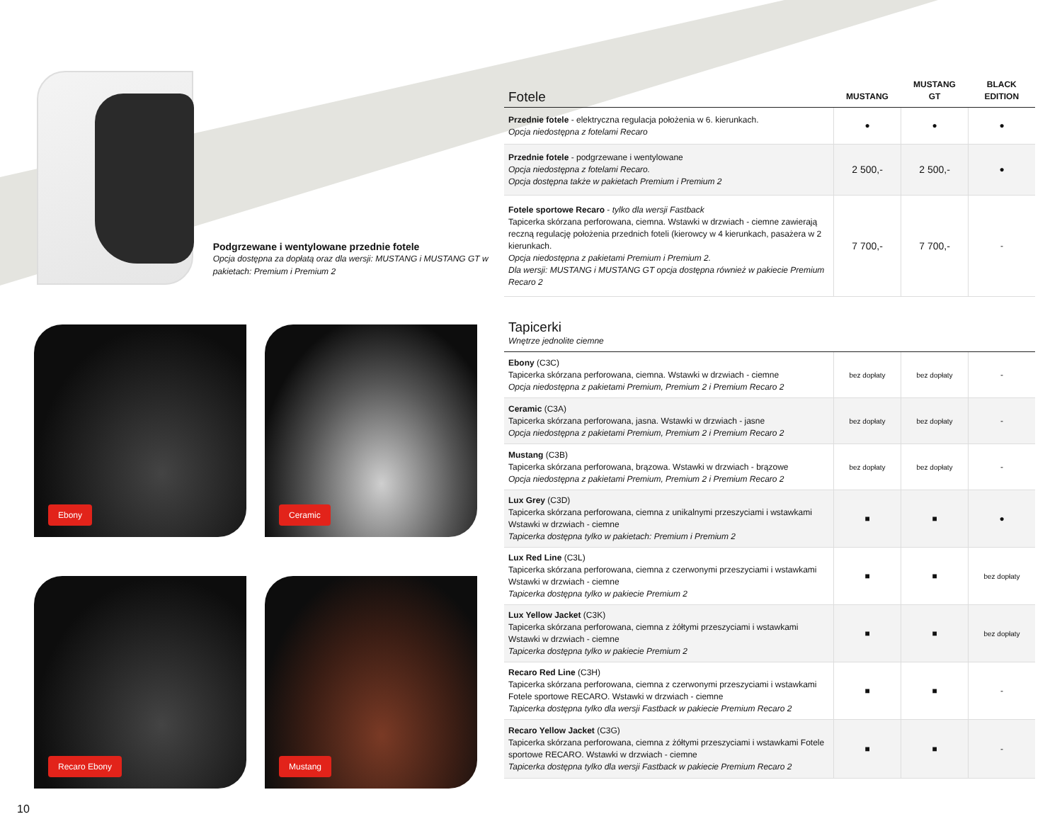Podgrzewane i wentylowane przednie fotele
Opcja dostępna za dopłatą oraz dla wersji: MUSTANG i MUSTANG GT w pakietach: Premium i Premium 2
Ebony
Ceramic
Recaro Ebony
Mustang
10
| Fotele | MUSTANG | MUSTANG GT | BLACK EDITION |
| --- | --- | --- | --- |
| Przednie fotele - elektryczna regulacja położenia w 6. kierunkach. Opcja niedostępna z fotelami Recaro | ● | ● | ● |
| Przednie fotele - podgrzewane i wentylowane Opcja niedostępna z fotelami Recaro. Opcja dostępna także w pakietach Premium i Premium 2 | 2 500,- | 2 500,- | ● |
| Fotele sportowe Recaro - tylko dla wersji Fastback Tapicerka skórzana perforowana, ciemna. Wstawki w drzwiach - ciemne zawierają reczną regulację położenia przednich foteli (kierowcy w 4 kierunkach, pasażera w 2 kierunkach. Opcja niedostępna z pakietami Premium i Premium 2. Dla wersji: MUSTANG i MUSTANG GT opcja dostępna również w pakiecie Premium Recaro 2 | 7 700,- | 7 700,- | - |
| Tapicerki Wnętrze jednolite ciemne | | | |
| --- | --- | --- | --- |
| Ebony (C3C) Tapicerka skórzana perforowana, ciemna. Wstawki w drzwiach - ciemne Opcja niedostępna z pakietami Premium, Premium 2 i Premium Recaro 2 | bez dopłaty | bez dopłaty | - |
| Ceramic (C3A) Tapicerka skórzana perforowana, jasna. Wstawki w drzwiach - jasne Opcja niedostępna z pakietami Premium, Premium 2 i Premium Recaro 2 | bez dopłaty | bez dopłaty | - |
| Mustang (C3B) Tapicerka skórzana perforowana, brązowa. Wstawki w drzwiach - brązowe Opcja niedostępna z pakietami Premium, Premium 2 i Premium Recaro 2 | bez dopłaty | bez dopłaty | - |
| Lux Grey (C3D) Tapicerka skórzana perforowana, ciemna z unikalnymi przeszyciami i wstawkami Wstawki w drzwiach - ciemne Tapicerka dostępna tylko w pakietach: Premium i Premium 2 | ■ | ■ | ● |
| Lux Red Line (C3L) Tapicerka skórzana perforowana, ciemna z czerwonymi przeszyciami i wstawkami Wstawki w drzwiach - ciemne Tapicerka dostępna tylko w pakiecie Premium 2 | ■ | ■ | bez dopłaty |
| Lux Yellow Jacket (C3K) Tapicerka skórzana perforowana, ciemna z żółtymi przeszyciami i wstawkami Wstawki w drzwiach - ciemne Tapicerka dostępna tylko w pakiecie Premium 2 | ■ | ■ | bez dopłaty |
| Recaro Red Line (C3H) Tapicerka skórzana perforowana, ciemna z czerwonymi przeszyciami i wstawkami Fotele sportowe RECARO. Wstawki w drzwiach - ciemne Tapicerka dostępna tylko dla wersji Fastback w pakiecie Premium Recaro 2 | ■ | ■ | - |
| Recaro Yellow Jacket (C3G) Tapicerka skórzana perforowana, ciemna z żółtymi przeszyciami i wstawkami Fotele sportowe RECARO. Wstawki w drzwiach - ciemne Tapicerka dostępna tylko dla wersji Fastback w pakiecie Premium Recaro 2 | ■ | ■ | - |